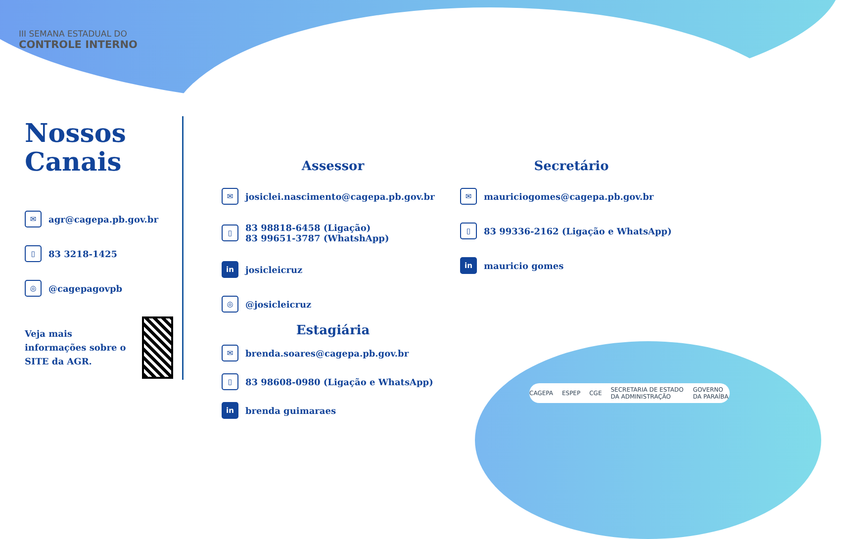III SEMANA ESTADUAL DO
CONTROLE INTERNO
Nossos
Canais
✉ agr@cagepa.pb.gov.br
▯ 83 3218-1425
◎ @cagepagovpb
Veja mais informações sobre o SITE da AGR.
Assessor
✉ josiclei.nascimento@cagepa.pb.gov.br
▯ 83 98818-6458 (Ligação)
83 99651-3787 (WhatshApp)
in josicleicruz
◎ @josicleicruz
Estagiária
✉ brenda.soares@cagepa.pb.gov.br
▯ 83 98608-0980 (Ligação e WhatsApp)
in brenda guimaraes
Secretário
✉ mauriciogomes@cagepa.pb.gov.br
▯ 83 99336-2162 (Ligação e WhatsApp)
in mauricio gomes
CAGEPA ESPEP CGE SECRETARIA DE ESTADO DA ADMINISTRAÇÃO GOVERNO DA PARAÍBA